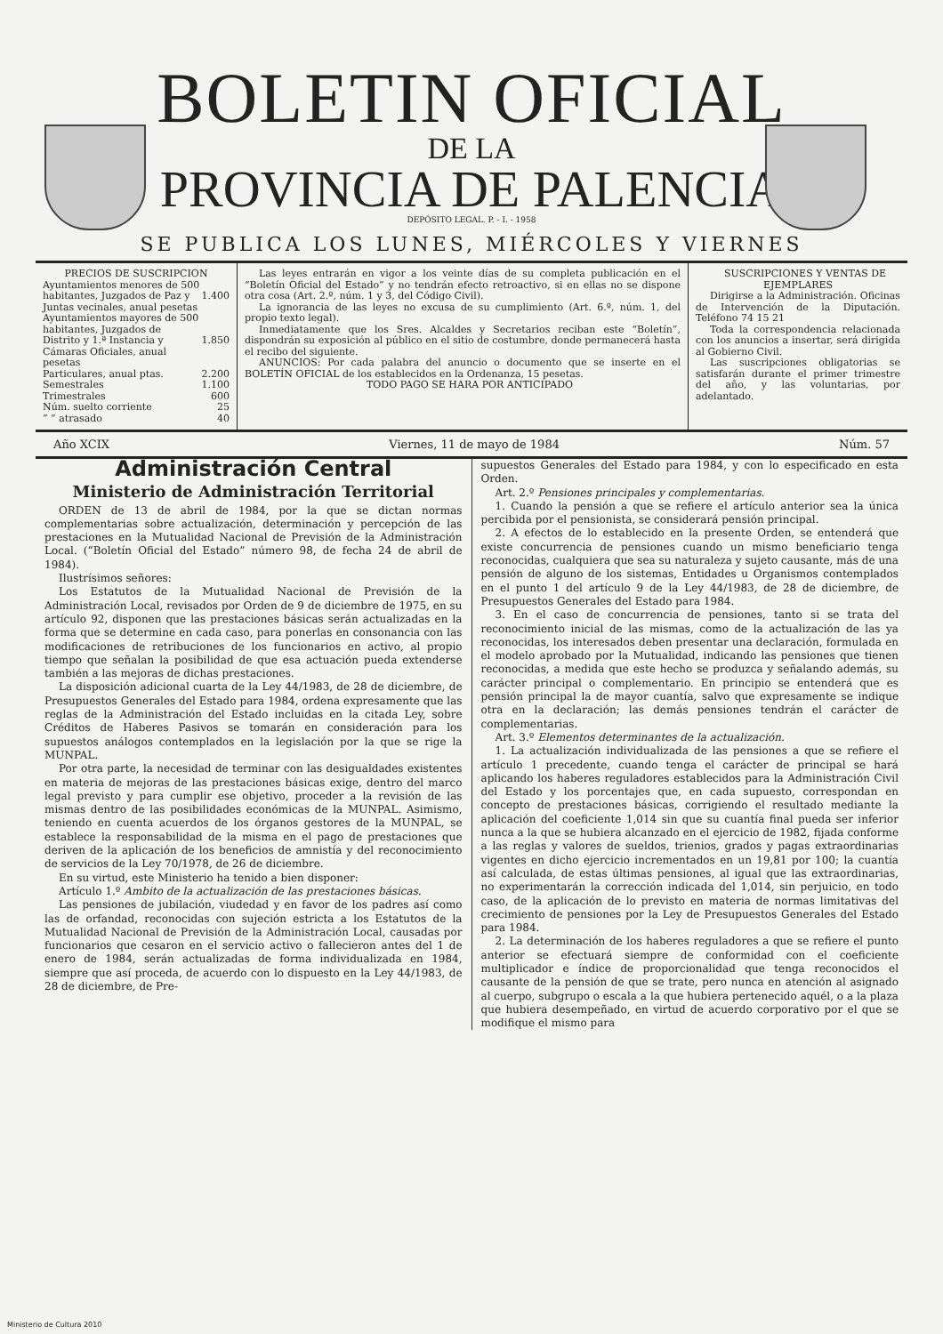BOLETIN OFICIAL
DE LA
PROVINCIA DE PALENCIA
DEPÓSITO LEGAL. P. - I. - 1958
SE PUBLICA LOS LUNES, MIÉRCOLES Y VIERNES
PRECIOS DE SUSCRIPCION
| Ayuntamientos menores de 500 habitantes, Juzgados de Paz y Juntas vecinales, anual pesetas | 1.400 |
| Ayuntamientos mayores de 500 habitantes, Juzgados de Distrito y 1.ª Instancia y Cámaras Oficiales, anual pesetas | 1.850 |
| Particulares, anual ptas. | 2.200 |
| Semestrales | 1.100 |
| Trimestrales | 600 |
| Núm. suelto corriente | 25 |
| ” ” atrasado | 40 |
Las leyes entrarán en vigor a los veinte días de su completa publicación en el “Boletín Oficial del Estado” y no tendrán efecto retroactivo, si en ellas no se dispone otra cosa (Art. 2.º, núm. 1 y 3, del Código Civil).
La ignorancia de las leyes no excusa de su cumplimiento (Art. 6.º, núm. 1, del propio texto legal).
Inmediatamente que los Sres. Alcaldes y Secretarios reciban este “Boletín”, dispondrán su exposición al público en el sitio de costumbre, donde permanecerá hasta el recibo del siguiente.
ANUNCIOS: Por cada palabra del anuncio o documento que se inserte en el BOLETÍN OFICIAL de los establecidos en la Ordenanza, 15 pesetas.
TODO PAGO SE HARA POR ANTICIPADO
SUSCRIPCIONES Y VENTAS DE EJEMPLARES
Dirigirse a la Administración. Oficinas de Intervención de la Diputación. Teléfono 74 15 21
Toda la correspondencia relacionada con los anuncios a insertar, será dirigida al Gobierno Civil.
Las suscripciones obligatorias se satisfarán durante el primer trimestre del año, y las voluntarias, por adelantado.
Año XCIX Viernes, 11 de mayo de 1984 Núm. 57
Administración Central
Ministerio de Administración Territorial
ORDEN de 13 de abril de 1984, por la que se dictan normas complementarias sobre actualización, determinación y percepción de las prestaciones en la Mutualidad Nacional de Previsión de la Administración Local. (“Boletín Oficial del Estado” número 98, de fecha 24 de abril de 1984).
Ilustrísimos señores:
Los Estatutos de la Mutualidad Nacional de Previsión de la Administración Local, revisados por Orden de 9 de diciembre de 1975, en su artículo 92, disponen que las prestaciones básicas serán actualizadas en la forma que se determine en cada caso, para ponerlas en consonancia con las modificaciones de retribuciones de los funcionarios en activo, al propio tiempo que señalan la posibilidad de que esa actuación pueda extenderse también a las mejoras de dichas prestaciones.
La disposición adicional cuarta de la Ley 44/1983, de 28 de diciembre, de Presupuestos Generales del Estado para 1984, ordena expresamente que las reglas de la Administración del Estado incluidas en la citada Ley, sobre Créditos de Haberes Pasivos se tomarán en consideración para los supuestos análogos contemplados en la legislación por la que se rige la MUNPAL.
Por otra parte, la necesidad de terminar con las desigualdades existentes en materia de mejoras de las prestaciones básicas exige, dentro del marco legal previsto y para cumplir ese objetivo, proceder a la revisión de las mismas dentro de las posibilidades económicas de la MUNPAL. Asimismo, teniendo en cuenta acuerdos de los órganos gestores de la MUNPAL, se establece la responsabilidad de la misma en el pago de prestaciones que deriven de la aplicación de los beneficios de amnistía y del reconocimiento de servicios de la Ley 70/1978, de 26 de diciembre.
En su virtud, este Ministerio ha tenido a bien disponer:
Artículo 1.º Ambito de la actualización de las prestaciones básicas.
Las pensiones de jubilación, viudedad y en favor de los padres así como las de orfandad, reconocidas con sujeción estricta a los Estatutos de la Mutualidad Nacional de Previsión de la Administración Local, causadas por funcionarios que cesaron en el servicio activo o fallecieron antes del 1 de enero de 1984, serán actualizadas de forma individualizada en 1984, siempre que así proceda, de acuerdo con lo dispuesto en la Ley 44/1983, de 28 de diciembre, de Pre-
supuestos Generales del Estado para 1984, y con lo especificado en esta Orden.
Art. 2.º Pensiones principales y complementarias.
1. Cuando la pensión a que se refiere el artículo anterior sea la única percibida por el pensionista, se considerará pensión principal.
2. A efectos de lo establecido en la presente Orden, se entenderá que existe concurrencia de pensiones cuando un mismo beneficiario tenga reconocidas, cualquiera que sea su naturaleza y sujeto causante, más de una pensión de alguno de los sistemas, Entidades u Organismos contemplados en el punto 1 del artículo 9 de la Ley 44/1983, de 28 de diciembre, de Presupuestos Generales del Estado para 1984.
3. En el caso de concurrencia de pensiones, tanto si se trata del reconocimiento inicial de las mismas, como de la actualización de las ya reconocidas, los interesados deben presentar una declaración, formulada en el modelo aprobado por la Mutualidad, indicando las pensiones que tienen reconocidas, a medida que este hecho se produzca y señalando además, su carácter principal o complementario. En principio se entenderá que es pensión principal la de mayor cuantía, salvo que expresamente se indique otra en la declaración; las demás pensiones tendrán el carácter de complementarias.
Art. 3.º Elementos determinantes de la actualización.
1. La actualización individualizada de las pensiones a que se refiere el artículo 1 precedente, cuando tenga el carácter de principal se hará aplicando los haberes reguladores establecidos para la Administración Civil del Estado y los porcentajes que, en cada supuesto, correspondan en concepto de prestaciones básicas, corrigiendo el resultado mediante la aplicación del coeficiente 1,014 sin que su cuantía final pueda ser inferior nunca a la que se hubiera alcanzado en el ejercicio de 1982, fijada conforme a las reglas y valores de sueldos, trienios, grados y pagas extraordinarias vigentes en dicho ejercicio incrementados en un 19,81 por 100; la cuantía así calculada, de estas últimas pensiones, al igual que las extraordinarias, no experimentarán la corrección indicada del 1,014, sin perjuicio, en todo caso, de la aplicación de lo previsto en materia de normas limitativas del crecimiento de pensiones por la Ley de Presupuestos Generales del Estado para 1984.
2. La determinación de los haberes reguladores a que se refiere el punto anterior se efectuará siempre de conformidad con el coeficiente multiplicador e índice de proporcionalidad que tenga reconocidos el causante de la pensión de que se trate, pero nunca en atención al asignado al cuerpo, subgrupo o escala a la que hubiera pertenecido aquél, o a la plaza que hubiera desempeñado, en virtud de acuerdo corporativo por el que se modifique el mismo para
Ministerio de Cultura 2010